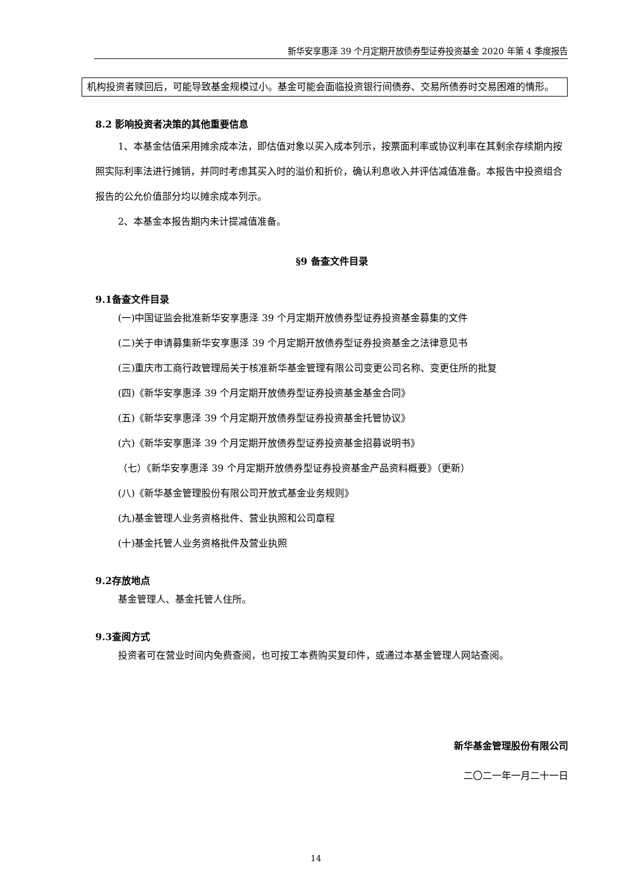新华安享惠泽 39 个月定期开放债券型证券投资基金 2020 年第 4 季度报告
机构投资者赎回后，可能导致基金规模过小。基金可能会面临投资银行间债券、交易所债券时交易困难的情形。
8.2 影响投资者决策的其他重要信息
1、本基金估值采用摊余成本法，即估值对象以买入成本列示，按票面利率或协议利率在其剩余存续期内按照实际利率法进行摊销，并同时考虑其买入时的溢价和折价，确认利息收入并评估减值准备。本报告中投资组合报告的公允价值部分均以摊余成本列示。
2、本基金本报告期内未计提减值准备。
§9 备查文件目录
9.1备查文件目录
(一)中国证监会批准新华安享惠泽 39 个月定期开放债券型证券投资基金募集的文件
(二)关于申请募集新华安享惠泽 39 个月定期开放债券型证券投资基金之法律意见书
(三)重庆市工商行政管理局关于核准新华基金管理有限公司变更公司名称、变更住所的批复
(四)《新华安享惠泽 39 个月定期开放债券型证券投资基金基金合同》
(五)《新华安享惠泽 39 个月定期开放债券型证券投资基金托管协议》
(六)《新华安享惠泽 39 个月定期开放债券型证券投资基金招募说明书》
（七）《新华安享惠泽 39 个月定期开放债券型证券投资基金产品资料概要》（更新）
(八)《新华基金管理股份有限公司开放式基金业务规则》
(九)基金管理人业务资格批件、营业执照和公司章程
(十)基金托管人业务资格批件及营业执照
9.2存放地点
基金管理人、基金托管人住所。
9.3查阅方式
投资者可在营业时间内免费查阅，也可按工本费购买复印件，或通过本基金管理人网站查阅。
新华基金管理股份有限公司
二〇二一年一月二十一日
14